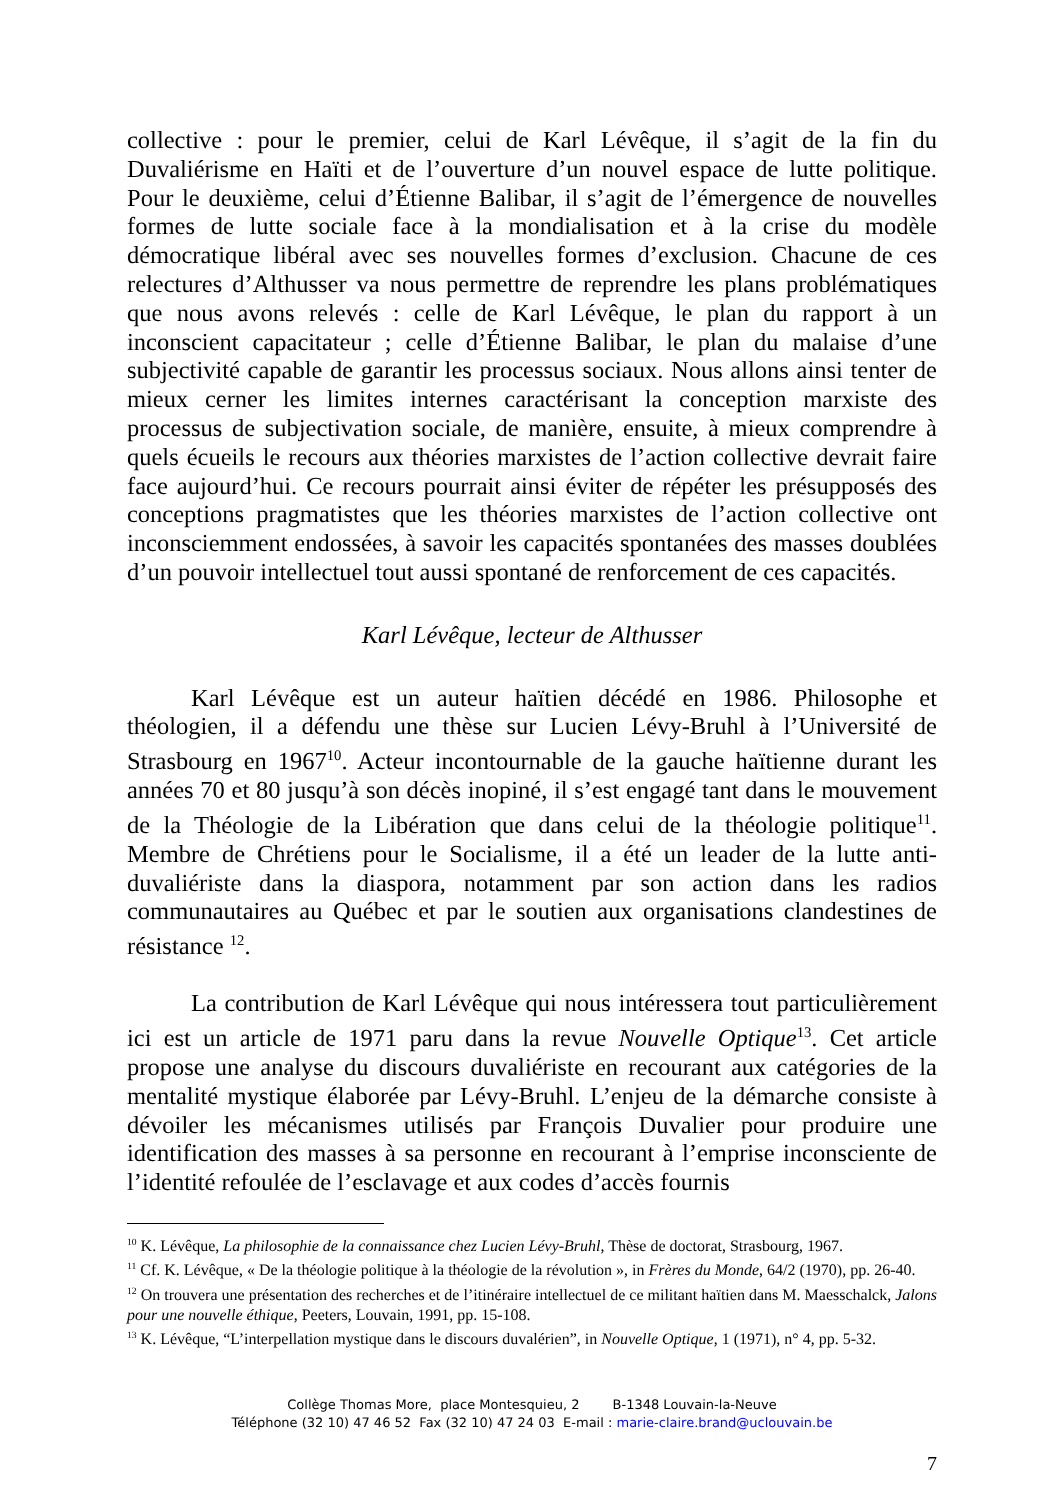collective : pour le premier, celui de Karl Lévêque, il s’agit de la fin du Duvaliérisme en Haïti et de l’ouverture d’un nouvel espace de lutte politique. Pour le deuxième, celui d’Étienne Balibar, il s’agit de l’émergence de nouvelles formes de lutte sociale face à la mondialisation et à la crise du modèle démocratique libéral avec ses nouvelles formes d’exclusion. Chacune de ces relectures d’Althusser va nous permettre de reprendre les plans problématiques que nous avons relevés : celle de Karl Lévêque, le plan du rapport à un inconscient capacitateur ; celle d’Étienne Balibar, le plan du malaise d’une subjectivité capable de garantir les processus sociaux. Nous allons ainsi tenter de mieux cerner les limites internes caractérisant la conception marxiste des processus de subjectivation sociale, de manière, ensuite, à mieux comprendre à quels écueils le recours aux théories marxistes de l’action collective devrait faire face aujourd’hui. Ce recours pourrait ainsi éviter de répéter les présupposés des conceptions pragmatistes que les théories marxistes de l’action collective ont inconsciemment endossées, à savoir les capacités spontanées des masses doublées d’un pouvoir intellectuel tout aussi spontané de renforcement de ces capacités.
Karl Lévêque, lecteur de Althusser
Karl Lévêque est un auteur haïtien décédé en 1986. Philosophe et théologien, il a défendu une thèse sur Lucien Lévy-Bruhl à l’Université de Strasbourg en 1967<sup>10</sup>. Acteur incontournable de la gauche haïtienne durant les années 70 et 80 jusqu’à son décès inopiné, il s’est engagé tant dans le mouvement de la Théologie de la Libération que dans celui de la théologie politique<sup>11</sup>. Membre de Chrétiens pour le Socialisme, il a été un leader de la lutte anti-duvaliériste dans la diaspora, notamment par son action dans les radios communautaires au Québec et par le soutien aux organisations clandestines de résistance <sup>12</sup>.
La contribution de Karl Lévêque qui nous intéressera tout particulièrement ici est un article de 1971 paru dans la revue Nouvelle Optique<sup>13</sup>. Cet article propose une analyse du discours duvaliériste en recourant aux catégories de la mentalité mystique élaborée par Lévy-Bruhl. L’enjeu de la démarche consiste à dévoiler les mécanismes utilisés par François Duvalier pour produire une identification des masses à sa personne en recourant à l’emprise inconsciente de l’identité refoulée de l’esclavage et aux codes d’accès fournis
<sup>10</sup> K. Lévêque, La philosophie de la connaissance chez Lucien Lévy-Bruhl, Thèse de doctorat, Strasbourg, 1967.
<sup>11</sup> Cf. K. Lévêque, « De la théologie politique à la théologie de la révolution », in Frères du Monde, 64/2 (1970), pp. 26-40.
<sup>12</sup> On trouvera une présentation des recherches et de l’itinéraire intellectuel de ce militant haïtien dans M. Maesschalck, Jalons pour une nouvelle éthique, Peeters, Louvain, 1991, pp. 15-108.
<sup>13</sup> K. Lévêque, “L’interpellation mystique dans le discours duvalérien”, in Nouvelle Optique, 1 (1971), n° 4, pp. 5-32.
Collège Thomas More, place Montesquieu, 2 B-1348 Louvain-la-Neuve
Téléphone (32 10) 47 46 52 Fax (32 10) 47 24 03 E-mail : marie-claire.brand@uclouvain.be
7